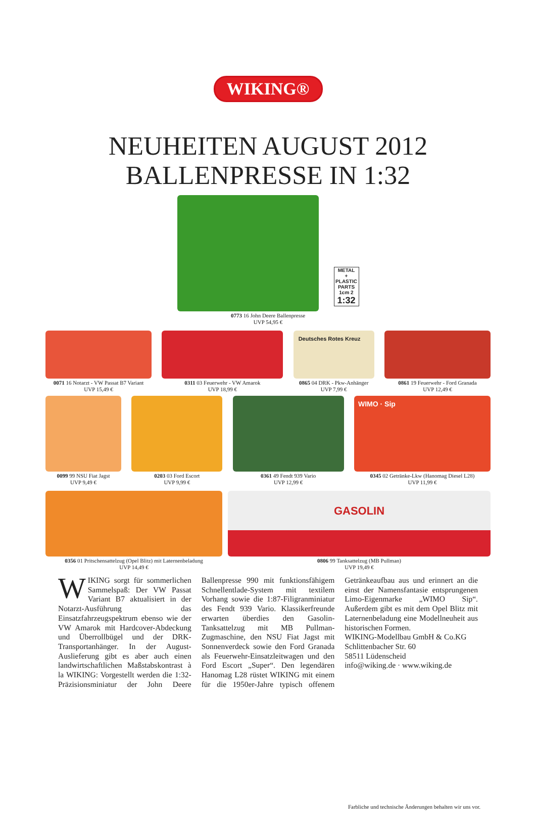WIKING®
NEUHEITEN AUGUST 2012
BALLENPRESSE IN 1:32
METAL
+ PLASTIC PARTS
1cm 2
1:32
0773 16 John Deere Ballenpresse
UVP 54,95 €
0071 16 Notarzt - VW Passat B7 Variant
UVP 15,49 €
0311 03 Feuerwehr - VW Amarok
UVP 18,99 €
Deutsches Rotes Kreuz
0865 04 DRK - Pkw-Anhänger
UVP 7,99 €
0861 19 Feuerwehr - Ford Granada
UVP 12,49 €
0099 99 NSU Fiat Jagst
UVP 9,49 €
0203 03 Ford Escort
UVP 9,99 €
0361 49 Fendt 939 Vario
UVP 12,99 €
WIMO · Sip
0345 02 Getränke-Lkw (Hanomag Diesel L28)
UVP 11,99 €
0356 01 Pritschensattelzug (Opel Blitz) mit Laternenbeladung
UVP 14,49 €
GASOLIN
0806 99 Tanksattelzug (MB Pullman)
UVP 19,49 €
WIKING sorgt für sommerlichen Sammelspaß: Der VW Passat Variant B7 aktualisiert in der Notarzt-Ausführung das Einsatzfahrzeugspektrum ebenso wie der VW Amarok mit Hardcover-Abdeckung und Überrollbügel und der DRK-Transportanhänger. In der August-Auslieferung gibt es aber auch einen landwirtschaftlichen Maßstabskontrast à la WIKING: Vorgestellt werden die 1:32-Präzisionsminiatur der John Deere Ballenpresse 990 mit funktionsfähigem Schnellentlade-System mit textilem Vorhang sowie die 1:87-Filigranminiatur des Fendt 939 Vario. Klassikerfreunde erwarten überdies den Gasolin-Tanksattelzug mit MB Pullman-Zugmaschine, den NSU Fiat Jagst mit Sonnenverdeck sowie den Ford Granada als Feuerwehr-Einsatzleitwagen und den Ford Escort „Super“. Den legendären Hanomag L28 rüstet WIKING mit einem für die 1950er-Jahre typisch offenem Getränkeaufbau aus und erinnert an die einst der Namensfantasie entsprungenen Limo-Eigenmarke „WIMO Sip“. Außerdem gibt es mit dem Opel Blitz mit Laternenbeladung eine Modellneuheit aus historischen Formen.
WIKING-Modellbau GmbH & Co.KG
Schlittenbacher Str. 60
58511 Lüdenscheid
info@wiking.de · www.wiking.de
Farbliche und technische Änderungen behalten wir uns vor.